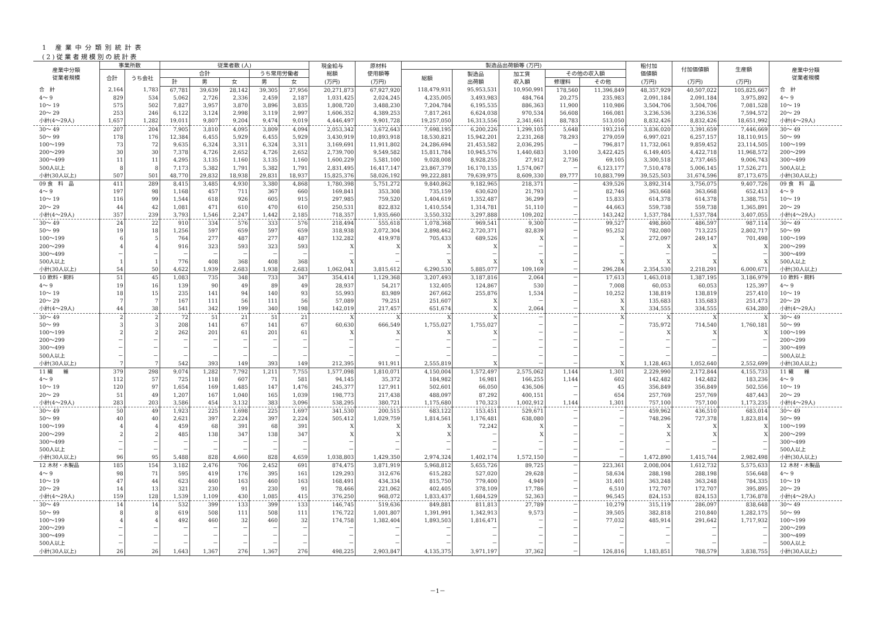1 産業中分類別統計表
(2)従業者規模別の統計表
| 産業中分類 従業者規模 | 事業所数 | | 従業者数 (人) | | | | | 現金給与 総額 | 原材料 使用額等 | 製造品出荷額等 (万円) | | | | | 粗付加 価値額 | 付加価値額 | 生産額 | 産業中分類 従業者規模 |
| --- | --- | --- | --- | --- | --- | --- | --- | --- | --- | --- | --- | --- | --- | --- | --- | --- | --- | --- |
| | 合計 | うち会社 | 合計 | | | うち常用労働者 | | | | 総額 | 製造品 出荷額 | 加工賃 収入額 | その他の収入額 | | | | | |
| | | | 計 | 男 | 女 | 男 | 女 | (万円) | (万円) | | | | 修理料 | その他 | (万円) | (万円) | (万円) | |
| 合 計 | 2,164 | 1,783 | 67,781 | 39,639 | 28,142 | 39,305 | 27,956 | 20,271,873 | 67,927,920 | 118,479,931 | 95,953,531 | 10,950,991 | 178,560 | 11,396,849 | 48,357,929 | 40,507,022 | 105,825,667 | 合 計 |
| 4～ 9 | 829 | 534 | 5,062 | 2,726 | 2,336 | 2,459 | 2,187 | 1,031,425 | 2,024,245 | 4,235,005 | 3,493,983 | 484,764 | 20,275 | 235,983 | 2,091,184 | 2,091,184 | 3,975,892 | 4～ 9 |
| 10～ 19 | 575 | 502 | 7,827 | 3,957 | 3,870 | 3,896 | 3,835 | 1,808,720 | 3,488,230 | 7,204,784 | 6,195,535 | 886,363 | 11,900 | 110,986 | 3,504,706 | 3,504,706 | 7,081,528 | 10～ 19 |
| 20～ 29 | 253 | 246 | 6,122 | 3,124 | 2,998 | 3,119 | 2,997 | 1,606,352 | 4,389,253 | 7,817,261 | 6,624,038 | 970,534 | 56,608 | 166,081 | 3,236,536 | 3,236,536 | 7,594,572 | 20～ 29 |
| 小計(4～29人) | 1,657 | 1,282 | 19,011 | 9,807 | 9,204 | 9,474 | 9,019 | 4,446,497 | 9,901,728 | 19,257,050 | 16,313,556 | 2,341,661 | 88,783 | 513,050 | 8,832,426 | 8,832,426 | 18,651,992 | 小計(4～29人) |
| 30～ 49 | 207 | 204 | 7,905 | 3,810 | 4,095 | 3,809 | 4,094 | 2,053,342 | 3,672,643 | 7,698,195 | 6,200,226 | 1,299,105 | 5,648 | 193,216 | 3,836,020 | 3,391,659 | 7,446,669 | 30～ 49 |
| 50～ 99 | 178 | 176 | 12,384 | 6,455 | 5,929 | 6,455 | 5,929 | 3,430,919 | 10,893,918 | 18,530,821 | 15,942,201 | 2,231,268 | 78,293 | 279,059 | 6,997,021 | 6,257,157 | 18,110,915 | 50～ 99 |
| 100～199 | 73 | 72 | 9,635 | 6,324 | 3,311 | 6,324 | 3,311 | 3,169,691 | 11,911,802 | 24,286,694 | 21,453,582 | 2,036,295 | － | 796,817 | 11,732,061 | 9,859,452 | 23,114,505 | 100～199 |
| 200～299 | 30 | 30 | 7,378 | 4,726 | 2,652 | 4,726 | 2,652 | 2,739,700 | 9,549,582 | 15,811,784 | 10,945,576 | 1,440,683 | 3,100 | 3,422,425 | 6,149,405 | 4,422,718 | 11,968,572 | 200～299 |
| 300～499 | 11 | 11 | 4,295 | 3,135 | 1,160 | 3,135 | 1,160 | 1,600,229 | 5,581,100 | 9,028,008 | 8,928,255 | 27,912 | 2,736 | 69,105 | 3,300,518 | 2,737,465 | 9,006,743 | 300～499 |
| 500人以上 | 8 | 8 | 7,173 | 5,382 | 1,791 | 5,382 | 1,791 | 2,831,495 | 16,417,147 | 23,867,379 | 16,170,135 | 1,574,067 | － | 6,123,177 | 7,510,478 | 5,006,145 | 17,526,271 | 500人以上 |
| 小計(30人以上) | 507 | 501 | 48,770 | 29,832 | 18,938 | 29,831 | 18,937 | 15,825,376 | 58,026,192 | 99,222,881 | 79,639,975 | 8,609,330 | 89,777 | 10,883,799 | 39,525,503 | 31,674,596 | 87,173,675 | 小計(30人以上) |
| 09 食 料 品 | 411 | 289 | 8,415 | 3,485 | 4,930 | 3,380 | 4,868 | 1,780,398 | 5,751,272 | 9,840,862 | 9,182,965 | 218,371 | － | 439,526 | 3,892,314 | 3,756,075 | 9,407,726 | 09 食 料 品 |
| 4～ 9 | 197 | 98 | 1,168 | 457 | 711 | 367 | 660 | 169,841 | 353,308 | 735,159 | 630,620 | 21,793 | － | 82,746 | 363,668 | 363,668 | 652,413 | 4～ 9 |
| 10～ 19 | 116 | 99 | 1,544 | 618 | 926 | 605 | 915 | 297,985 | 759,520 | 1,404,619 | 1,352,487 | 36,299 | － | 15,833 | 614,378 | 614,378 | 1,388,751 | 10～ 19 |
| 20～ 29 | 44 | 42 | 1,081 | 471 | 610 | 470 | 610 | 250,531 | 822,832 | 1,410,554 | 1,314,781 | 51,110 | － | 44,663 | 559,738 | 559,738 | 1,365,891 | 20～ 29 |
| 小計(4～29人) | 357 | 239 | 3,793 | 1,546 | 2,247 | 1,442 | 2,185 | 718,357 | 1,935,660 | 3,550,332 | 3,297,888 | 109,202 | － | 143,242 | 1,537,784 | 1,537,784 | 3,407,055 | 小計(4～29人) |
| 30～ 49 | 24 | 22 | 910 | 334 | 576 | 333 | 576 | 218,494 | 555,618 | 1,078,368 | 969,541 | 9,300 | － | 99,527 | 498,860 | 486,597 | 987,114 | 30～ 49 |
| 50～ 99 | 19 | 18 | 1,256 | 597 | 659 | 597 | 659 | 318,938 | 2,072,304 | 2,898,462 | 2,720,371 | 82,839 | － | 95,252 | 782,080 | 713,225 | 2,802,717 | 50～ 99 |
| 100～199 | 6 | 5 | 764 | 277 | 487 | 277 | 487 | 132,282 | 419,978 | 705,433 | 689,526 | X | － | X | 272,097 | 249,147 | 701,498 | 100～199 |
| 200～299 | 4 | 4 | 916 | 323 | 593 | 323 | 593 | X | X | X | X | － | － | － | X | X | X | 200～299 |
| 300～499 | － | － | － | － | － | － | － | － | － | － | － | － | － | － | － | － | － | 300～499 |
| 500人以上 | 1 | 1 | 776 | 408 | 368 | 408 | 368 | X | － | X | X | X | － | X | X | X | X | 500人以上 |
| 小計(30人以上) | 54 | 50 | 4,622 | 1,939 | 2,683 | 1,938 | 2,683 | 1,062,041 | 3,815,612 | 6,290,530 | 5,885,077 | 109,169 | － | 296,284 | 2,354,530 | 2,218,291 | 6,000,671 | 小計(30人以上) |
| 10 飲料・飼料 | 51 | 45 | 1,083 | 735 | 348 | 733 | 347 | 354,414 | 1,129,368 | 3,207,493 | 3,187,816 | 2,064 | － | 17,613 | 1,463,018 | 1,387,195 | 3,186,979 | 10 飲料・飼料 |
| 4～ 9 | 19 | 16 | 139 | 90 | 49 | 89 | 49 | 28,937 | 54,217 | 132,405 | 124,867 | 530 | － | 7,008 | 60,053 | 60,053 | 125,397 | 4～ 9 |
| 10～ 19 | 18 | 15 | 235 | 141 | 94 | 140 | 93 | 55,993 | 83,989 | 267,662 | 255,876 | 1,534 | － | 10,252 | 138,819 | 138,819 | 257,410 | 10～ 19 |
| 20～ 29 | 7 | 7 | 167 | 111 | 56 | 111 | 56 | 57,089 | 79,251 | 251,607 | X | － | － | X | 135,683 | 135,683 | 251,473 | 20～ 29 |
| 小計(4～29人) | 44 | 38 | 541 | 342 | 199 | 340 | 198 | 142,019 | 217,457 | 651,674 | X | 2,064 | － | X | 334,555 | 334,555 | 634,280 | 小計(4～29人) |
| 30～ 49 | 2 | 2 | 72 | 51 | 21 | 51 | 21 | X | X | X | X | － | － | X | X | X | X | 30～ 49 |
| 50～ 99 | 3 | 3 | 208 | 141 | 67 | 141 | 67 | 60,630 | 666,549 | 1,755,027 | 1,755,027 | － | － | － | 735,972 | 714,540 | 1,760,181 | 50～ 99 |
| 100～199 | 2 | 2 | 262 | 201 | 61 | 201 | 61 | X | X | X | X | － | － | － | X | X | X | 100～199 |
| 200～299 | － | － | － | － | － | － | － | － | － | － | － | － | － | － | － | － | － | 200～299 |
| 300～499 | － | － | － | － | － | － | － | － | － | － | － | － | － | － | － | － | － | 300～499 |
| 500人以上 | － | － | － | － | － | － | － | － | － | － | － | － | － | － | － | － | － | 500人以上 |
| 小計(30人以上) | 7 | 7 | 542 | 393 | 149 | 393 | 149 | 212,395 | 911,911 | 2,555,819 | X | － | － | X | 1,128,463 | 1,052,640 | 2,552,699 | 小計(30人以上) |
| 11 繊 維 | 379 | 298 | 9,074 | 1,282 | 7,792 | 1,211 | 7,755 | 1,577,098 | 1,810,071 | 4,150,004 | 1,572,497 | 2,575,062 | 1,144 | 1,301 | 2,229,990 | 2,172,844 | 4,155,733 | 11 繊 維 |
| 4～ 9 | 112 | 57 | 725 | 118 | 607 | 71 | 581 | 94,145 | 35,372 | 184,982 | 16,981 | 166,255 | 1,144 | 602 | 142,482 | 142,482 | 183,236 | 4～ 9 |
| 10～ 19 | 120 | 97 | 1,654 | 169 | 1,485 | 147 | 1,476 | 245,377 | 127,911 | 502,601 | 66,050 | 436,506 | － | 45 | 356,849 | 356,849 | 502,556 | 10～ 19 |
| 20～ 29 | 51 | 49 | 1,207 | 167 | 1,040 | 165 | 1,039 | 198,773 | 217,438 | 488,097 | 87,292 | 400,151 | － | 654 | 257,769 | 257,769 | 487,443 | 20～ 29 |
| 小計(4～29人) | 283 | 203 | 3,586 | 454 | 3,132 | 383 | 3,096 | 538,295 | 380,721 | 1,175,680 | 170,323 | 1,002,912 | 1,144 | 1,301 | 757,100 | 757,100 | 1,173,235 | 小計(4～29人) |
| 30～ 49 | 50 | 49 | 1,923 | 225 | 1,698 | 225 | 1,697 | 341,530 | 200,515 | 683,122 | 153,451 | 529,671 | － | － | 459,962 | 436,510 | 683,014 | 30～ 49 |
| 50～ 99 | 40 | 40 | 2,621 | 397 | 2,224 | 397 | 2,224 | 505,412 | 1,029,759 | 1,814,561 | 1,176,481 | 638,080 | － | － | 748,296 | 727,378 | 1,823,814 | 50～ 99 |
| 100～199 | 4 | 4 | 459 | 68 | 391 | 68 | 391 | X | X | X | 72,242 | X | － | － | X | X | X | 100～199 |
| 200～299 | 2 | 2 | 485 | 138 | 347 | 138 | 347 | X | X | X | － | X | － | － | X | X | X | 200～299 |
| 300～499 | － | － | － | － | － | － | － | － | － | － | － | － | － | － | － | － | － | 300～499 |
| 500人以上 | － | － | － | － | － | － | － | － | － | － | － | － | － | － | － | － | － | 500人以上 |
| 小計(30人以上) | 96 | 95 | 5,488 | 828 | 4,660 | 828 | 4,659 | 1,038,803 | 1,429,350 | 2,974,324 | 1,402,174 | 1,572,150 | － | － | 1,472,890 | 1,415,744 | 2,982,498 | 小計(30人以上) |
| 12 木材・木製品 | 185 | 154 | 3,182 | 2,476 | 706 | 2,452 | 691 | 874,475 | 3,871,919 | 5,968,812 | 5,655,726 | 89,725 | － | 223,361 | 2,008,004 | 1,612,732 | 5,575,633 | 12 木材・木製品 |
| 4～ 9 | 98 | 71 | 595 | 419 | 176 | 395 | 161 | 129,293 | 312,676 | 615,282 | 527,020 | 29,628 | － | 58,634 | 288,198 | 288,198 | 556,648 | 4～ 9 |
| 10～ 19 | 47 | 44 | 623 | 460 | 163 | 460 | 163 | 168,491 | 434,334 | 815,750 | 779,400 | 4,949 | － | 31,401 | 363,248 | 363,248 | 784,335 | 10～ 19 |
| 20～ 29 | 14 | 13 | 321 | 230 | 91 | 230 | 91 | 78,466 | 221,062 | 402,405 | 378,109 | 17,786 | － | 6,510 | 172,707 | 172,707 | 395,895 | 20～ 29 |
| 小計(4～29人) | 159 | 128 | 1,539 | 1,109 | 430 | 1,085 | 415 | 376,250 | 968,072 | 1,833,437 | 1,684,529 | 52,363 | － | 96,545 | 824,153 | 824,153 | 1,736,878 | 小計(4～29人) |
| 30～ 49 | 14 | 14 | 532 | 399 | 133 | 399 | 133 | 146,745 | 519,636 | 849,881 | 811,813 | 27,789 | － | 10,279 | 315,119 | 286,097 | 838,648 | 30～ 49 |
| 50～ 99 | 8 | 8 | 619 | 508 | 111 | 508 | 111 | 176,722 | 1,001,807 | 1,391,991 | 1,342,913 | 9,573 | － | 39,505 | 382,818 | 210,840 | 1,282,175 | 50～ 99 |
| 100～199 | 4 | 4 | 492 | 460 | 32 | 460 | 32 | 174,758 | 1,382,404 | 1,893,503 | 1,816,471 | － | － | 77,032 | 485,914 | 291,642 | 1,717,932 | 100～199 |
| 200～299 | － | － | － | － | － | － | － | － | － | － | － | － | － | － | － | － | － | 200～299 |
| 300～499 | － | － | － | － | － | － | － | － | － | － | － | － | － | － | － | － | － | 300～499 |
| 500人以上 | － | － | － | － | － | － | － | － | － | － | － | － | － | － | － | － | － | 500人以上 |
| 小計(30人以上) | 26 | 26 | 1,643 | 1,367 | 276 | 1,367 | 276 | 498,225 | 2,903,847 | 4,135,375 | 3,971,197 | 37,362 | － | 126,816 | 1,183,851 | 788,579 | 3,838,755 | 小計(30人以上) |
－1－